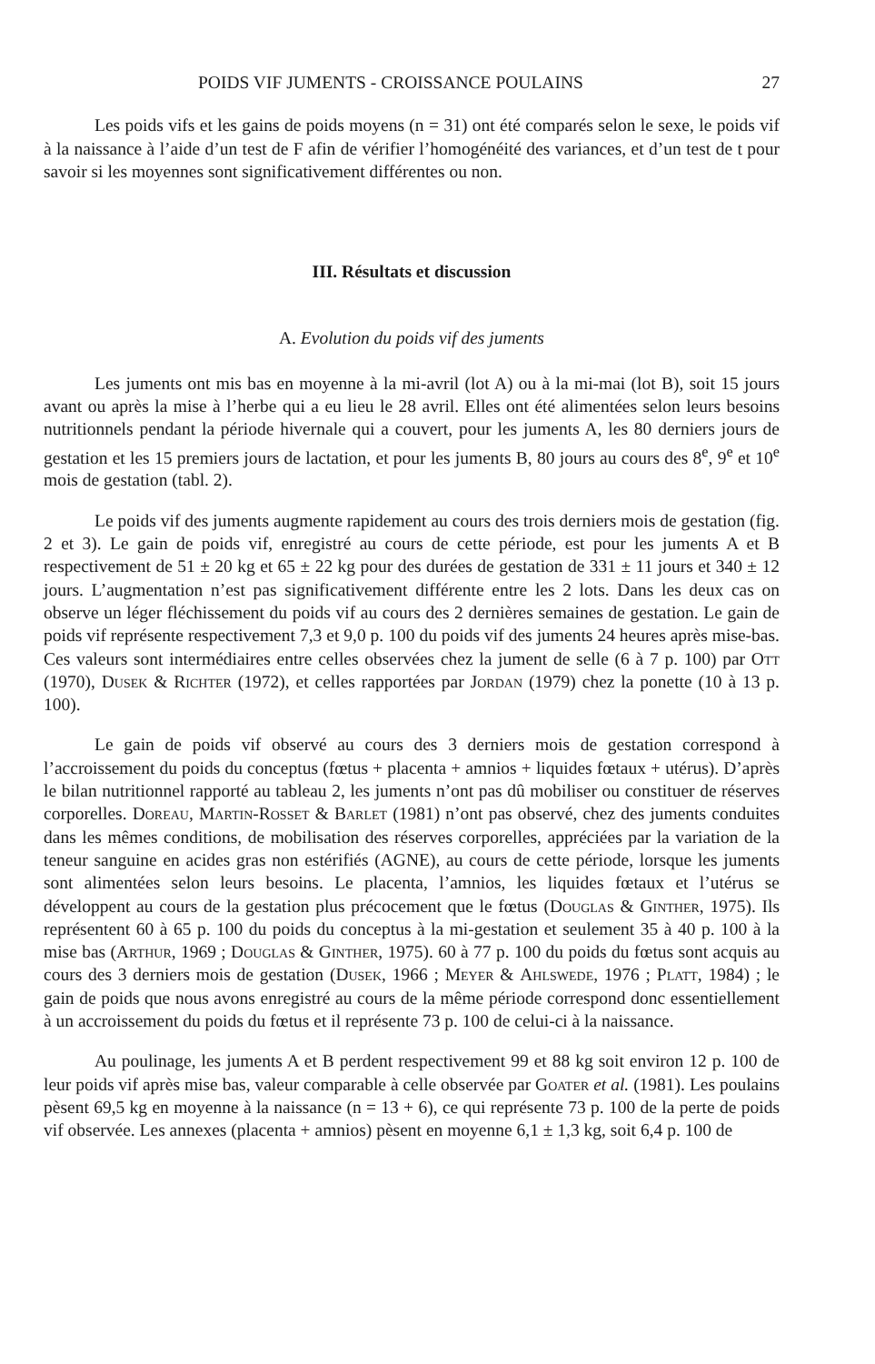POIDS VIF JUMENTS - CROISSANCE POULAINS 27
Les poids vifs et les gains de poids moyens (n = 31) ont été comparés selon le sexe, le poids vif à la naissance à l’aide d’un test de F afin de vérifier l’homogénéité des variances, et d’un test de t pour savoir si les moyennes sont significativement différentes ou non.
III. Résultats et discussion
A. Evolution du poids vif des juments
Les juments ont mis bas en moyenne à la mi-avril (lot A) ou à la mi-mai (lot B), soit 15 jours avant ou après la mise à l’herbe qui a eu lieu le 28 avril. Elles ont été alimentées selon leurs besoins nutritionnels pendant la période hivernale qui a couvert, pour les juments A, les 80 derniers jours de gestation et les 15 premiers jours de lactation, et pour les juments B, 80 jours au cours des 8<sup>e</sup>, 9<sup>e</sup> et 10<sup>e</sup> mois de gestation (tabl. 2).
Le poids vif des juments augmente rapidement au cours des trois derniers mois de gestation (fig. 2 et 3). Le gain de poids vif, enregistré au cours de cette période, est pour les juments A et B respectivement de 51 ± 20 kg et 65 ± 22 kg pour des durées de gestation de 331 ± 11 jours et 340 ± 12 jours. L’augmentation n’est pas significativement différente entre les 2 lots. Dans les deux cas on observe un léger fléchissement du poids vif au cours des 2 dernières semaines de gestation. Le gain de poids vif représente respectivement 7,3 et 9,0 p. 100 du poids vif des juments 24 heures après mise-bas. Ces valeurs sont intermédiaires entre celles observées chez la jument de selle (6 à 7 p. 100) par Ott (1970), Dusek & Richter (1972), et celles rapportées par Jordan (1979) chez la ponette (10 à 13 p. 100).
Le gain de poids vif observé au cours des 3 derniers mois de gestation correspond à l’accroissement du poids du conceptus (fœtus + placenta + amnios + liquides fœtaux + utérus). D’après le bilan nutritionnel rapporté au tableau 2, les juments n’ont pas dû mobiliser ou constituer de réserves corporelles. Doreau, Martin-Rosset & Barlet (1981) n’ont pas observé, chez des juments conduites dans les mêmes conditions, de mobilisation des réserves corporelles, appréciées par la variation de la teneur sanguine en acides gras non estérifiés (AGNE), au cours de cette période, lorsque les juments sont alimentées selon leurs besoins. Le placenta, l’amnios, les liquides fœtaux et l’utérus se développent au cours de la gestation plus précocement que le fœtus (Douglas & Ginther, 1975). Ils représentent 60 à 65 p. 100 du poids du conceptus à la mi-gestation et seulement 35 à 40 p. 100 à la mise bas (Arthur, 1969 ; Douglas & Ginther, 1975). 60 à 77 p. 100 du poids du fœtus sont acquis au cours des 3 derniers mois de gestation (Dusek, 1966 ; Meyer & Ahlswede, 1976 ; Platt, 1984) ; le gain de poids que nous avons enregistré au cours de la même période correspond donc essentiellement à un accroissement du poids du fœtus et il représente 73 p. 100 de celui-ci à la naissance.
Au poulinage, les juments A et B perdent respectivement 99 et 88 kg soit environ 12 p. 100 de leur poids vif après mise bas, valeur comparable à celle observée par Goater et al. (1981). Les poulains pèsent 69,5 kg en moyenne à la naissance (n = 13 + 6), ce qui représente 73 p. 100 de la perte de poids vif observée. Les annexes (placenta + amnios) pèsent en moyenne 6,1 ± 1,3 kg, soit 6,4 p. 100 de